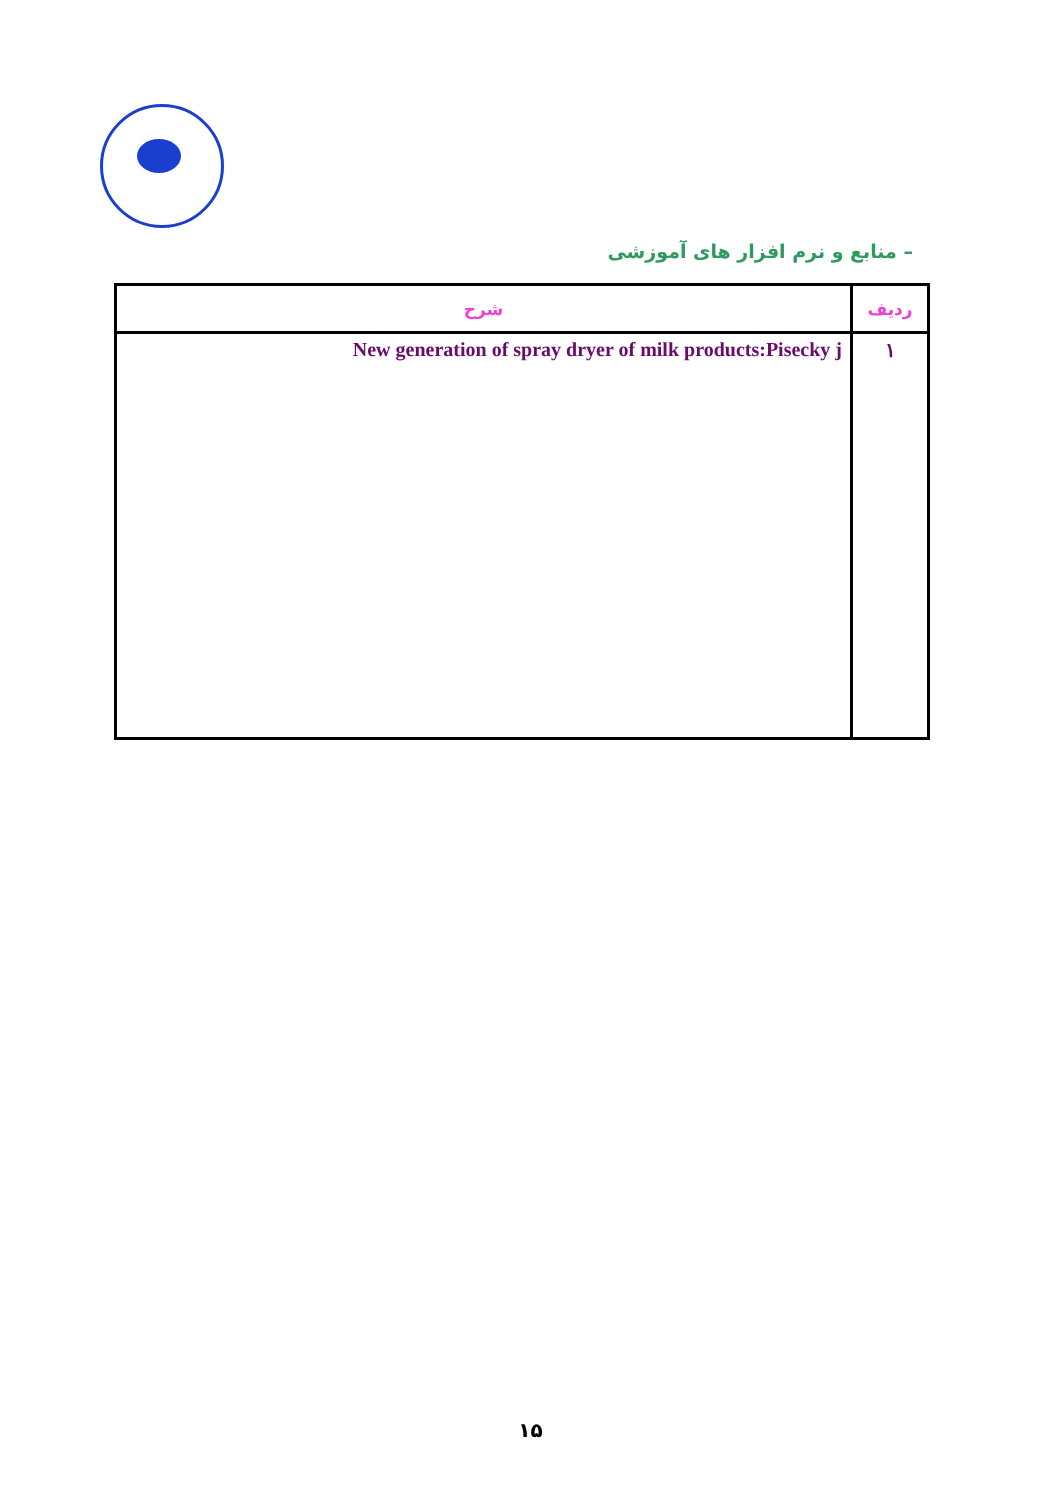– منابع و نرم افزار های آموزشی
| ردیف | شرح |
| --- | --- |
| ۱ | New generation of spray dryer of milk products:Pisecky j |
۱۵